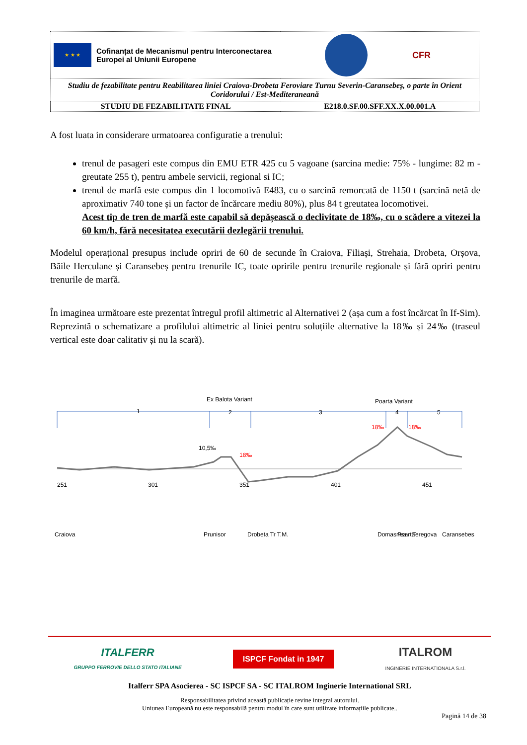| ★ ★ ★ Cofinanțat de Mecanismul pentru Interconectarea Europei al Uniunii Europene CFR | |
| Studiu de fezabilitate pentru Reabilitarea liniei Craiova-Drobeta Feroviare Turnu Severin-Caransebeș, o parte în Orient Coridorului / Est-Mediteraneană | |
| STUDIU DE FEZABILITATE FINAL | E218.0.SF.00.SFF.XX.X.00.001.A |
A fost luata in considerare urmatoarea configuratie a trenului:
trenul de pasageri este compus din EMU ETR 425 cu 5 vagoane (sarcina medie: 75% - lungime: 82 m - greutate 255 t), pentru ambele servicii, regional si IC;
trenul de marfă este compus din 1 locomotivă E483, cu o sarcină remorcată de 1150 t (sarcină netă de aproximativ 740 tone și un factor de încărcare mediu 80%), plus 84 t greutatea locomotivei.
Acest tip de tren de marfă este capabil să depășească o declivitate de 18‰, cu o scădere a vitezei la 60 km/h, fără necesitatea executării dezlegării trenului.
Modelul operațional presupus include opriri de 60 de secunde în Craiova, Filiași, Strehaia, Drobeta, Orșova, Băile Herculane și Caransebeș pentru trenurile IC, toate opririle pentru trenurile regionale și fără opriri pentru trenurile de marfă.
În imaginea următoare este prezentat întregul profil altimetric al Alternativei 2 (așa cum a fost încărcat în If-Sim). Reprezintă o schematizare a profilului altimetric al liniei pentru soluțiile alternative la 18‰ și 24‰ (traseul vertical este doar calitativ și nu la scară).
Ex Balota Variant
Poarta Variant
1
2
3
4
5
10,5‰
18‰
18‰
18‰
251
301
351
401
451
Craiova
Prunisor
Drobeta Tr T.M.
Domasnea
Poarta
Teregova
Caransebes
ITALFERR
GRUPPO FERROVIE DELLO STATO ITALIANE ISPCF Fondat in 1947 ITALROM
INGINERIE INTERNATIONALA S.r.l.
Italferr SPA Asocierea - SC ISPCF SA - SC ITALROM Inginerie International SRL
Responsabilitatea privind această publicație revine integral autorului.
Uniunea Europeană nu este responsabilă pentru modul în care sunt utilizate informațiile publicate..
Pagină 14 de 38